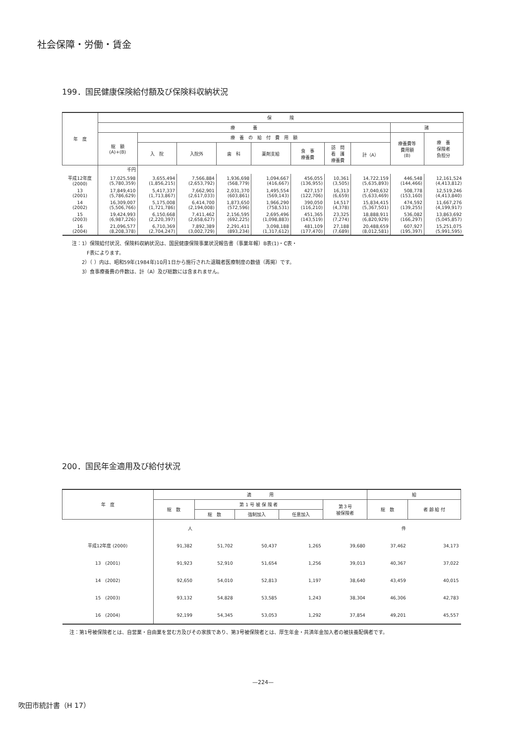社会保障・労働・賃金
199．国民健康保険給付額及び保険料収納状況
| 年 度 | 保 険 | | | | | | | | | |
| --- | --- | --- | --- | --- | --- | --- | --- | --- | --- | --- |
| | 療 養 | | | | | | | | 諸 | |
| | 総 額 (A)+(B) | 療 養 の 給 付 費 用 額 | | | | | | | 療養費等 費用額 (B) | 療 養 保険者 負担分 |
| | | 入 院 | 入院外 | 歯 科 | 薬剤支給 | 食 事 療養費 | 訪 問 看 護 療養費 | 計（A） | | |
| | 千円 | | | | | | | | | |
| 平成12年度 (2000) | 17,025,598 (5,780,359) | 3,655,494 (1,856,215) | 7,566,884 (2,653,792) | 1,936,698 (568,779) | 1,094,667 (416,667) | 456,055 (136,955) | 10,361 (3,505) | 14,722,159 (5,635,893) | 446,548 (144,466) | 12,161,524 (4,413,812) |
| 13 (2001) | 17,849,410 (5,786,629) | 5,417,337 (1,713,867) | 7,662,901 (2,617,033) | 2,031,370 (603,861) | 1,495,554 (569,143) | 427,157 (122,706) | 16,313 (6,659) | 17,040,632 (5,633,469) | 508,778 (153,160) | 12,519,246 (4,413,840) |
| 14 (2002) | 16,309,007 (5,506,766) | 5,175,008 (1,721,786) | 6,414,700 (2,194,008) | 1,873,650 (572,596) | 1,966,290 (758,531) | 390,050 (116,210) | 14,517 (4,378) | 15,834,415 (5,367,501) | 474,592 (139,255) | 11,667,276 (4,199,917) |
| 15 (2003) | 19,424,993 (6,987,226) | 6,150,668 (2,220,397) | 7,411,462 (2,658,627) | 2,156,595 (692,225) | 2,695,496 (1,098,883) | 451,365 (143,519) | 23,325 (7,274) | 18,888,911 (6,820,929) | 536,082 (166,297) | 13,863,692 (5,045,857) |
| 16 (2004) | 21,096,577 (8,208,378) | 6,710,369 (2,704,247) | 7,892,389 (3,002,729) | 2,291,411 (893,234) | 3,098,188 (1,317,612) | 481,109 (177,470) | 27,188 (7,689) | 20,488,659 (8,012,581) | 607,927 (195,397) | 15,251,075 (5,991,595) |
注：1）保険給付状況、保険料収納状況は、国民健康保険事業状況報告書（事業年報）B表(1)・C表・
　　　F表によります。
　　2）（ ）内は、昭和59年(1984年)10月1日から施行された退職者医療制度の数値（再掲）です。
　　3）食事療養費の件数は、計（A）及び総数には含まれません。
200．国民年金適用及び給付状況
| 年 度 | 適 用 | | | | | 給 | |
| --- | --- | --- | --- | --- | --- | --- | --- |
| | 総 数 | 第 1 号 被 保 険 者 | | | 第３号 被保険者 | 総 数 | 者 齢 給 付 |
| | | 総 数 | 強制加入 | 任意加入 | | | |
| | 人 | | | | | 件 | |
| 平成12年度 (2000) | 91,382 | 51,702 | 50,437 | 1,265 | 39,680 | 37,462 | 34,173 |
| 13 (2001) | 91,923 | 52,910 | 51,654 | 1,256 | 39,013 | 40,367 | 37,022 |
| 14 (2002) | 92,650 | 54,010 | 52,813 | 1,197 | 38,640 | 43,459 | 40,015 |
| 15 (2003) | 93,132 | 54,828 | 53,585 | 1,243 | 38,304 | 46,306 | 42,783 |
| 16 (2004) | 92,199 | 54,345 | 53,053 | 1,292 | 37,854 | 49,201 | 45,557 |
注：第1号被保険者とは、自営業・自由業を営む方及びその家族であり、第3号被保険者とは、厚生年金・共済年金加入者の被扶養配偶者です。
—224—
吹田市統計書（H 17）